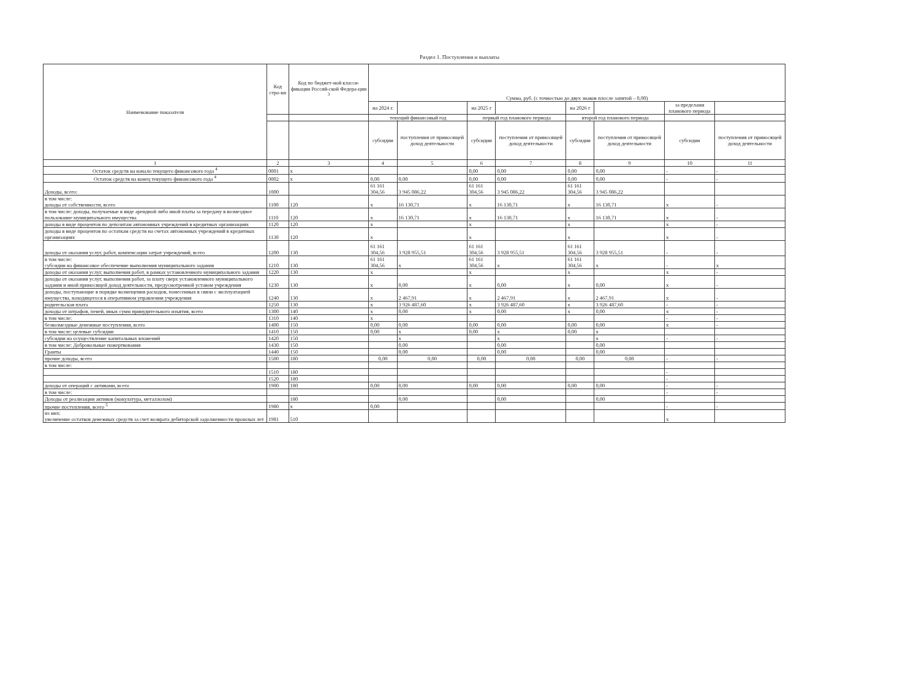Раздел 1. Поступления и выплаты
| Наименование показателя | Код стро-ки | Код по бюджет-ной класси-фикации Россий-ской Федера-ции <sup>3</sup> | Сумма, руб. (с точностью до двух знаков плосле запятой – 0,00) | | | | | | | |
| --- | --- | --- | --- | --- | --- | --- | --- | --- | --- | --- |
| | | | на 2024 г. | | на 2025 г | | на 2026 г | | за пределами планового периода | |
| | | | текущий финансовый год | | первый год планового периода | | второй год планового периода | | | |
| | | | субсидии | поступления от приносящей доход деятельности | субсидии | поступления от приносящей доход деятельности | субсидии | поступления от приносящей доход деятельности | субсидии | поступления от приносящей доход деятельности |
| 1 | 2 | 3 | 4 | 5 | 6 | 7 | 8 | 9 | 10 | 11 |
| Остаток средств на начало текущего финансового года <sup>4</sup> | 0001 | x | | | 0,00 | 0,00 | 0,00 | 0,00 | - | - |
| Остаток средств на конец текущего финансового года <sup>4</sup> | 0002 | x | 0,00 | 0,00 | 0,00 | 0,00 | 0,00 | 0,00 | - | - |
| Доходы, всего: | 1000 | | 61 161 304,56 | 3 945 086,22 | 61 161 304,56 | 3 945 086,22 | 61 161 304,56 | 3 945 086,22 | | |
| в том числе: доходы от собственности, всего | 1100 | 120 | x | 16 130,71 | x | 16 130,71 | x | 16 130,71 | x | - |
| в том числе: доходы, получаемые в виде арендной либо иной платы за передачу в возмездное пользование муниципального имущества | 1110 | 120 | x | 16 130,71 | x | 16 130,71 | x | 16 130,71 | x | - |
| доходы в виде процентов по депозитам автономных учреждений в кредитных организациях | 1120 | 120 | x | | x | | x | | x | - |
| доходы в виде процентов по остаткам средств на счетах автономных учреждений в кредитных организациях | 1130 | 120 | x | | x | | x | | x | - |
| доходы от оказания услуг, работ, компенсации затрат учреждений, всего | 1200 | 130 | 61 161 304,56 | 3 928 955,51 | 61 161 304,56 | 3 928 955,51 | 61 161 304,56 | 3 928 955,51 | - | - |
| в том числе: субсидии на финансовое обеспечение выполнения муниципального задания | 1210 | 130 | 61 161 304,56 | x | 61 161 304,56 | x | 61 161 304,56 | x | - | x |
| доходы от оказания услуг, выполнения работ, в рамках установленного муниципального задания | 1220 | 130 | x | | x | | x | | x | - |
| доходы от оказания услуг, выполнения работ, за плату сверх установленного муниципального задания и иной приносящей доход деятельности, предусмотренной уставом учреждения | 1230 | 130 | x | 0,00 | x | 0,00 | x | 0,00 | x | - |
| доходы, поступающие в порядке возмещения расходов, понесенных в связи с эксплуатацией имущества, находящегося в оперативном управлении учреждения | 1240 | 130 | x | 2 467,91 | x | 2 467,91 | x | 2 467,91 | x | - |
| родительская плата | 1250 | 130 | x | 3 926 487,60 | x | 3 926 487,60 | x | 3 926 487,60 | - | - |
| доходы от штрафов, пеней, иных сумм принудительного изъятия, всего | 1300 | 140 | x | 0,00 | x | 0,00 | x | 0,00 | x | - |
| в том числе: | 1310 | 140 | x | | | | | | - | - |
| безвозмездные денежные поступления, всего | 1400 | 150 | 0,00 | 0,00 | 0,00 | 0,00 | 0,00 | 0,00 | x | - |
| в том числе: целевые субсидии | 1410 | 150 | 0,00 | x | 0,00 | x | 0,00 | x | | |
| субсидии на осуществление капитальных вложений | 1420 | 150 | | x | | x | | x | - | - |
| в том числе: Добровольные пожертвования | 1430 | 150 | | 0,00 | | 0,00 | | 0,00 | | |
| Гранты | 1440 | 150 | | 0,00 | | 0,00 | | 0,00 | | |
| прочие доходы, всего | 1500 | 180 | 0,00 | 0,00 | 0,00 | 0,00 | 0,00 | 0,00 | - | - |
| в том числе: | | | | | | | | | | |
| | 1510 | 180 | | | | | | | - | |
| | 1520 | 180 | | | | | | | - | |
| доходы от операций с активами, всего | 1900 | 180 | 0,00 | 0,00 | 0,00 | 0,00 | 0,00 | 0,00 | - | - |
| в том числе: | | | | | | | | | - | - |
| Доходы от реализации активов (макулатура, металлолом) | | 180 | | 0,00 | | 0,00 | | 0,00 | | |
| прочие поступления, всего <sup>5</sup> | 1980 | x | 0,00 | | | | | | - | - |
| из них: увеличение остатков денежных средств за счет возврата дебиторской задолженности прошлых лет | 1981 | 510 | | | | | | | x | |